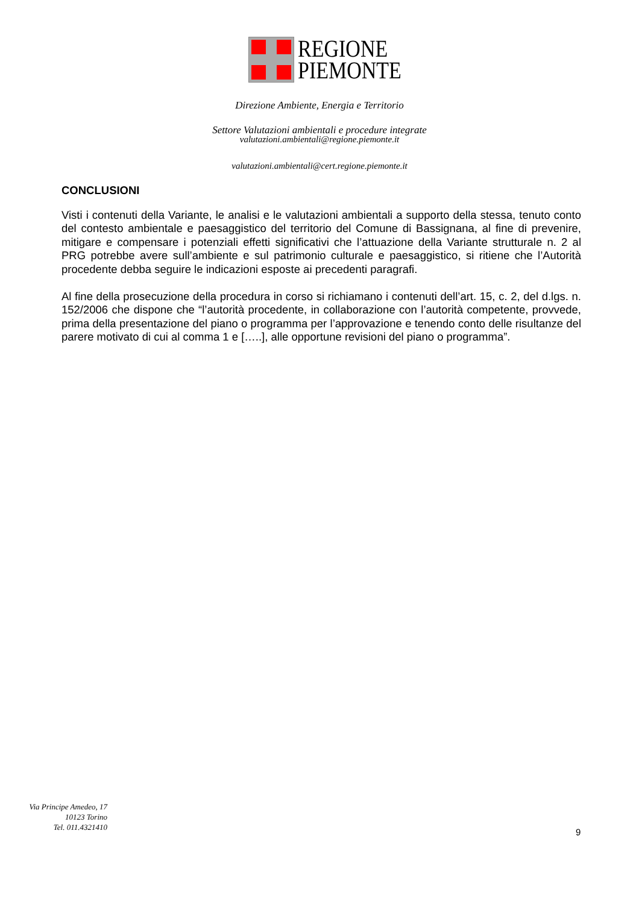REGIONE
PIEMONTE
Direzione Ambiente, Energia e Territorio
Settore Valutazioni ambientali e procedure integrate
valutazioni.ambientali@regione.piemonte.it
valutazioni.ambientali@cert.regione.piemonte.it
CONCLUSIONI
Visti i contenuti della Variante, le analisi e le valutazioni ambientali a supporto della stessa, tenuto conto del contesto ambientale e paesaggistico del territorio del Comune di Bassignana, al fine di prevenire, mitigare e compensare i potenziali effetti significativi che l’attuazione della Variante strutturale n. 2 al PRG potrebbe avere sull’ambiente e sul patrimonio culturale e paesaggistico, si ritiene che l’Autorità procedente debba seguire le indicazioni esposte ai precedenti paragrafi.
Al fine della prosecuzione della procedura in corso si richiamano i contenuti dell’art. 15, c. 2, del d.lgs. n. 152/2006 che dispone che “l’autorità procedente, in collaborazione con l’autorità competente, provvede, prima della presentazione del piano o programma per l’approvazione e tenendo conto delle risultanze del parere motivato di cui al comma 1 e […..], alle opportune revisioni del piano o programma”.
Via Principe Amedeo, 17
10123 Torino
Tel. 011.4321410
9